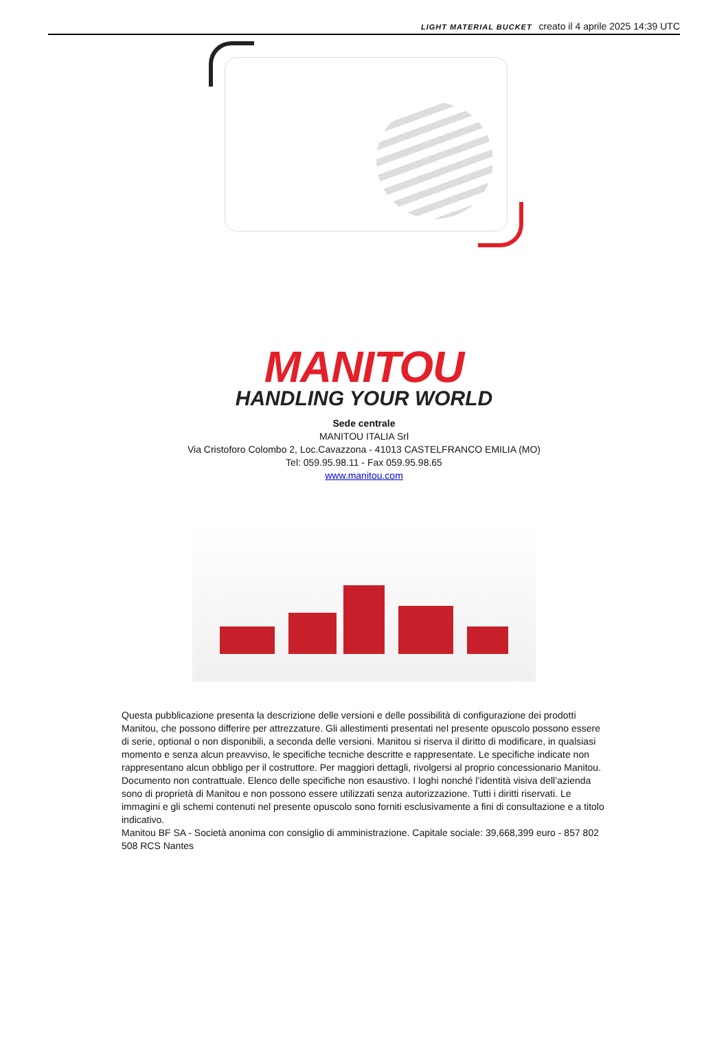LIGHT MATERIAL BUCKET creato il 4 aprile 2025 14:39 UTC
MANITOU
HANDLING YOUR WORLD
Sede centrale
MANITOU ITALIA Srl
Via Cristoforo Colombo 2, Loc.Cavazzona - 41013 CASTELFRANCO EMILIA (MO)
Tel: 059.95.98.11 - Fax 059.95.98.65
www.manitou.com
Questa pubblicazione presenta la descrizione delle versioni e delle possibilità di configurazione dei prodotti Manitou, che possono differire per attrezzature. Gli allestimenti presentati nel presente opuscolo possono essere di serie, optional o non disponibili, a seconda delle versioni. Manitou si riserva il diritto di modificare, in qualsiasi momento e senza alcun preavviso, le specifiche tecniche descritte e rappresentate. Le specifiche indicate non rappresentano alcun obbligo per il costruttore. Per maggiori dettagli, rivolgersi al proprio concessionario Manitou. Documento non contrattuale. Elenco delle specifiche non esaustivo. I loghi nonché l’identità visiva dell’azienda sono di proprietà di Manitou e non possono essere utilizzati senza autorizzazione. Tutti i diritti riservati. Le immagini e gli schemi contenuti nel presente opuscolo sono forniti esclusivamente a fini di consultazione e a titolo indicativo.
Manitou BF SA - Società anonima con consiglio di amministrazione. Capitale sociale: 39,668,399 euro - 857 802 508 RCS Nantes